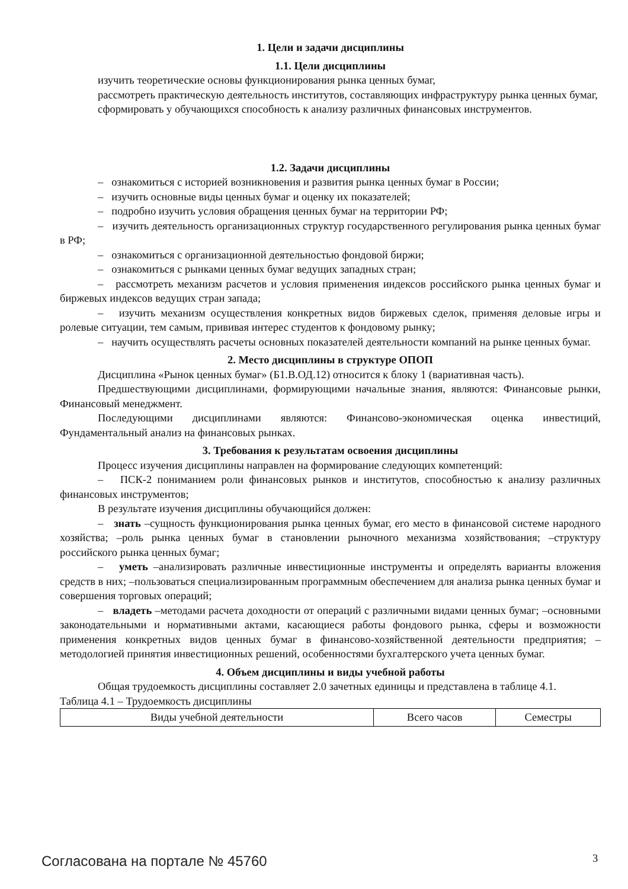1. Цели и задачи дисциплины
1.1. Цели дисциплины
изучить теоретические основы функционирования рынка ценных бумаг,
рассмотреть практическую деятельность институтов, составляющих инфраструктуру рынка ценных бумаг,
сформировать у обучающихся способность к анализу различных финансовых инструментов.
1.2. Задачи дисциплины
– ознакомиться с историей возникновения и развития рынка ценных бумаг в России;
– изучить основные виды ценных бумаг и оценку их показателей;
– подробно изучить условия обращения ценных бумаг на территории РФ;
– изучить деятельность организационных структур государственного регулирования рынка ценных бумаг в РФ;
– ознакомиться с организационной деятельностью фондовой биржи;
– ознакомиться с рынками ценных бумаг ведущих западных стран;
– рассмотреть механизм расчетов и условия применения индексов российского рынка ценных бумаг и биржевых индексов ведущих стран запада;
– изучить механизм осуществления конкретных видов биржевых сделок, применяя деловые игры и ролевые ситуации, тем самым, прививая интерес студентов к фондовому рынку;
– научить осуществлять расчеты основных показателей деятельности компаний на рынке ценных бумаг.
2. Место дисциплины в структуре ОПОП
Дисциплина «Рынок ценных бумаг» (Б1.В.ОД.12) относится к блоку 1 (вариативная часть).
Предшествующими дисциплинами, формирующими начальные знания, являются: Финансовые рынки, Финансовый менеджмент.
Последующими дисциплинами являются: Финансово-экономическая оценка инвестиций, Фундаментальный анализ на финансовых рынках.
3. Требования к результатам освоения дисциплины
Процесс изучения дисциплины направлен на формирование следующих компетенций:
– ПСК-2 пониманием роли финансовых рынков и институтов, способностью к анализу различных финансовых инструментов;
В результате изучения дисциплины обучающийся должен:
– знать –сущность функционирования рынка ценных бумаг, его место в финансовой системе народного хозяйства; –роль рынка ценных бумаг в становлении рыночного механизма хозяйствования; –структуру российского рынка ценных бумаг;
– уметь –анализировать различные инвестиционные инструменты и определять варианты вложения средств в них; –пользоваться специализированным программным обеспечением для анализа рынка ценных бумаг и совершения торговых операций;
– владеть –методами расчета доходности от операций с различными видами ценных бумаг; –основными законодательными и нормативными актами, касающиеся работы фондового рынка, сферы и возможности применения конкретных видов ценных бумаг в финансово-хозяйственной деятельности предприятия; –методологией принятия инвестиционных решений, особенностями бухгалтерского учета ценных бумаг.
4. Объем дисциплины и виды учебной работы
Общая трудоемкость дисциплины составляет 2.0 зачетных единицы и представлена в таблице 4.1.
Таблица 4.1 – Трудоемкость дисциплины
| Виды учебной деятельности | Всего часов | Семестры |
Согласована на портале № 45760 3